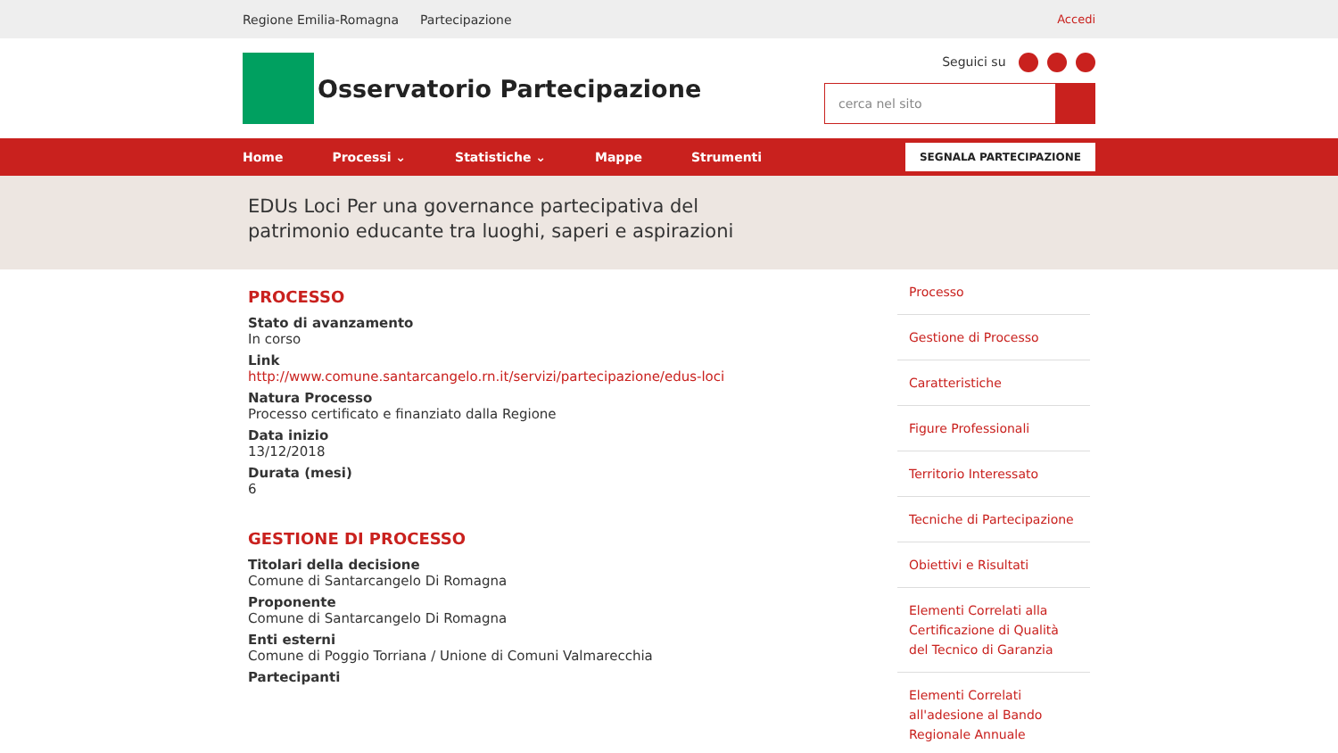Regione Emilia-Romagna Partecipazione Accedi
Osservatorio Partecipazione
Seguici su
cerca nel sito
Home Processi ⌄ Statistiche ⌄ Mappe Strumenti SEGNALA PARTECIPAZIONE
EDUs Loci Per una governance partecipativa del patrimonio educante tra luoghi, saperi e aspirazioni
PROCESSO
Stato di avanzamento
In corso
Link
http://www.comune.santarcangelo.rn.it/servizi/partecipazione/edus-loci
Natura Processo
Processo certificato e finanziato dalla Regione
Data inizio
13/12/2018
Durata (mesi)
6
GESTIONE DI PROCESSO
Titolari della decisione
Comune di Santarcangelo Di Romagna
Proponente
Comune di Santarcangelo Di Romagna
Enti esterni
Comune di Poggio Torriana / Unione di Comuni Valmarecchia
Partecipanti
Processo
Gestione di Processo
Caratteristiche
Figure Professionali
Territorio Interessato
Tecniche di Partecipazione
Obiettivi e Risultati
Elementi Correlati alla Certificazione di Qualità del Tecnico di Garanzia
Elementi Correlati all'adesione al Bando Regionale Annuale